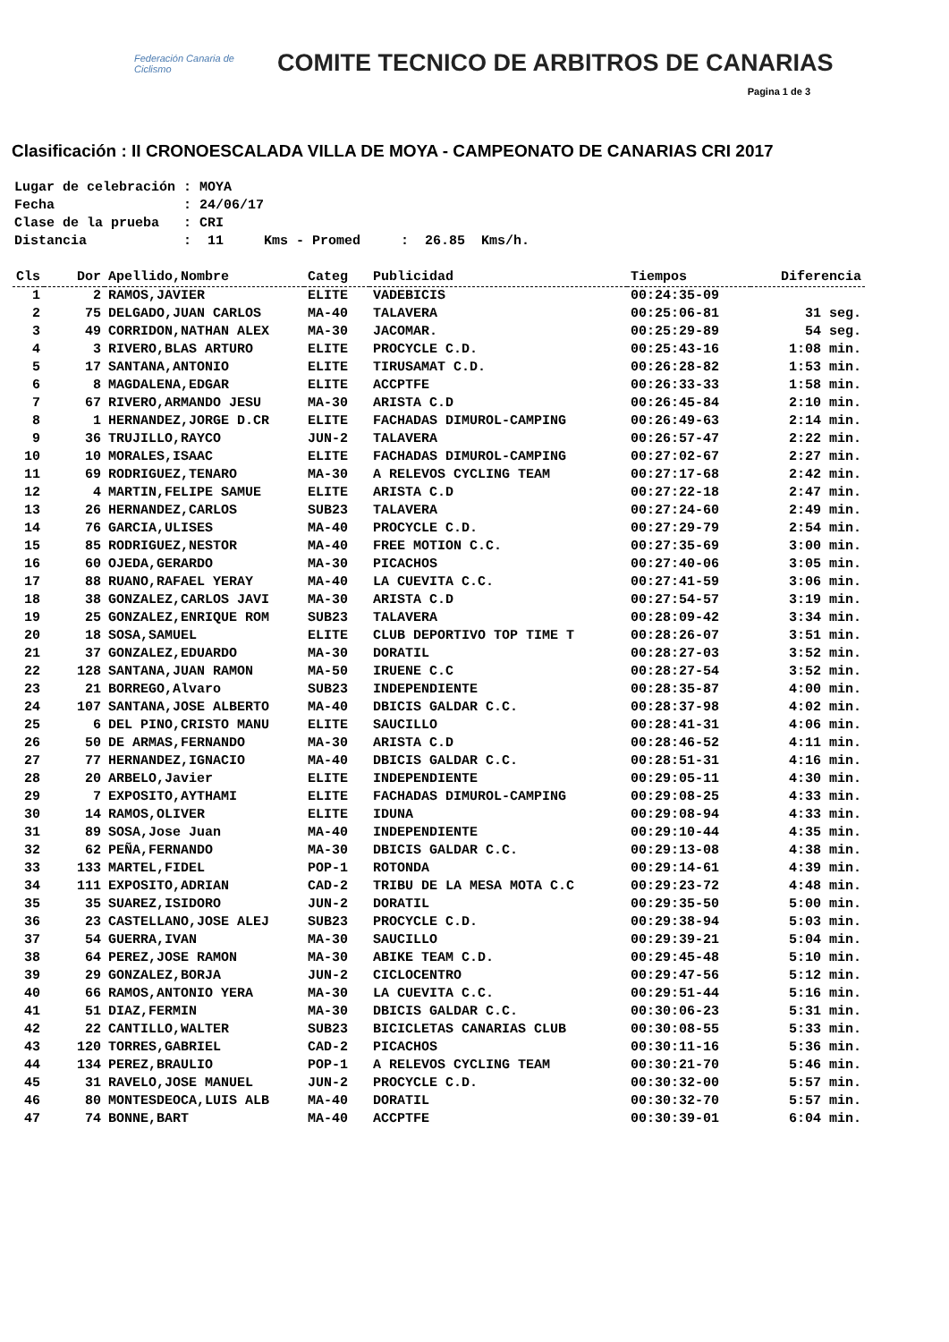Federación Canaria de Ciclismo
COMITE TECNICO DE ARBITROS DE CANARIAS
Pagina 1 de 3
Clasificación : II CRONOESCALADA VILLA DE MOYA - CAMPEONATO DE CANARIAS CRI 2017
Lugar de celebración : MOYA Fecha : 24/06/17 Clase de la prueba : CRI Distancia : 11 Kms - Promed : 26.85 Kms/h.
| Cls | Dor | Apellido,Nombre | Categ | Publicidad | Tiempos | Diferencia |
| --- | --- | --- | --- | --- | --- | --- |
| 1 | 2 | RAMOS,JAVIER | ELITE | VADEBICIS | 00:24:35-09 | |
| 2 | 75 | DELGADO,JUAN CARLOS | MA-40 | TALAVERA | 00:25:06-81 | 31 seg. |
| 3 | 49 | CORRIDON,NATHAN ALEX | MA-30 | JACOMAR. | 00:25:29-89 | 54 seg. |
| 4 | 3 | RIVERO,BLAS ARTURO | ELITE | PROCYCLE C.D. | 00:25:43-16 | 1:08 min. |
| 5 | 17 | SANTANA,ANTONIO | ELITE | TIRUSAMAT C.D. | 00:26:28-82 | 1:53 min. |
| 6 | 8 | MAGDALENA,EDGAR | ELITE | ACCPTFE | 00:26:33-33 | 1:58 min. |
| 7 | 67 | RIVERO,ARMANDO JESU | MA-30 | ARISTA C.D | 00:26:45-84 | 2:10 min. |
| 8 | 1 | HERNANDEZ,JORGE D.CR | ELITE | FACHADAS DIMUROL-CAMPING | 00:26:49-63 | 2:14 min. |
| 9 | 36 | TRUJILLO,RAYCO | JUN-2 | TALAVERA | 00:26:57-47 | 2:22 min. |
| 10 | 10 | MORALES,ISAAC | ELITE | FACHADAS DIMUROL-CAMPING | 00:27:02-67 | 2:27 min. |
| 11 | 69 | RODRIGUEZ,TENARO | MA-30 | A RELEVOS CYCLING TEAM | 00:27:17-68 | 2:42 min. |
| 12 | 4 | MARTIN,FELIPE SAMUE | ELITE | ARISTA C.D | 00:27:22-18 | 2:47 min. |
| 13 | 26 | HERNANDEZ,CARLOS | SUB23 | TALAVERA | 00:27:24-60 | 2:49 min. |
| 14 | 76 | GARCIA,ULISES | MA-40 | PROCYCLE C.D. | 00:27:29-79 | 2:54 min. |
| 15 | 85 | RODRIGUEZ,NESTOR | MA-40 | FREE MOTION C.C. | 00:27:35-69 | 3:00 min. |
| 16 | 60 | OJEDA,GERARDO | MA-30 | PICACHOS | 00:27:40-06 | 3:05 min. |
| 17 | 88 | RUANO,RAFAEL YERAY | MA-40 | LA CUEVITA C.C. | 00:27:41-59 | 3:06 min. |
| 18 | 38 | GONZALEZ,CARLOS JAVI | MA-30 | ARISTA C.D | 00:27:54-57 | 3:19 min. |
| 19 | 25 | GONZALEZ,ENRIQUE ROM | SUB23 | TALAVERA | 00:28:09-42 | 3:34 min. |
| 20 | 18 | SOSA,SAMUEL | ELITE | CLUB DEPORTIVO TOP TIME T | 00:28:26-07 | 3:51 min. |
| 21 | 37 | GONZALEZ,EDUARDO | MA-30 | DORATIL | 00:28:27-03 | 3:52 min. |
| 22 | 128 | SANTANA,JUAN RAMON | MA-50 | IRUENE C.C | 00:28:27-54 | 3:52 min. |
| 23 | 21 | BORREGO,Alvaro | SUB23 | INDEPENDIENTE | 00:28:35-87 | 4:00 min. |
| 24 | 107 | SANTANA,JOSE ALBERTO | MA-40 | DBICIS GALDAR C.C. | 00:28:37-98 | 4:02 min. |
| 25 | 6 | DEL PINO,CRISTO MANU | ELITE | SAUCILLO | 00:28:41-31 | 4:06 min. |
| 26 | 50 | DE ARMAS,FERNANDO | MA-30 | ARISTA C.D | 00:28:46-52 | 4:11 min. |
| 27 | 77 | HERNANDEZ,IGNACIO | MA-40 | DBICIS GALDAR C.C. | 00:28:51-31 | 4:16 min. |
| 28 | 20 | ARBELO,Javier | ELITE | INDEPENDIENTE | 00:29:05-11 | 4:30 min. |
| 29 | 7 | EXPOSITO,AYTHAMI | ELITE | FACHADAS DIMUROL-CAMPING | 00:29:08-25 | 4:33 min. |
| 30 | 14 | RAMOS,OLIVER | ELITE | IDUNA | 00:29:08-94 | 4:33 min. |
| 31 | 89 | SOSA,Jose Juan | MA-40 | INDEPENDIENTE | 00:29:10-44 | 4:35 min. |
| 32 | 62 | PEÑA,FERNANDO | MA-30 | DBICIS GALDAR C.C. | 00:29:13-08 | 4:38 min. |
| 33 | 133 | MARTEL,FIDEL | POP-1 | ROTONDA | 00:29:14-61 | 4:39 min. |
| 34 | 111 | EXPOSITO,ADRIAN | CAD-2 | TRIBU DE LA MESA MOTA C.C | 00:29:23-72 | 4:48 min. |
| 35 | 35 | SUAREZ,ISIDORO | JUN-2 | DORATIL | 00:29:35-50 | 5:00 min. |
| 36 | 23 | CASTELLANO,JOSE ALEJ | SUB23 | PROCYCLE C.D. | 00:29:38-94 | 5:03 min. |
| 37 | 54 | GUERRA,IVAN | MA-30 | SAUCILLO | 00:29:39-21 | 5:04 min. |
| 38 | 64 | PEREZ,JOSE RAMON | MA-30 | ABIKE TEAM C.D. | 00:29:45-48 | 5:10 min. |
| 39 | 29 | GONZALEZ,BORJA | JUN-2 | CICLOCENTRO | 00:29:47-56 | 5:12 min. |
| 40 | 66 | RAMOS,ANTONIO YERA | MA-30 | LA CUEVITA C.C. | 00:29:51-44 | 5:16 min. |
| 41 | 51 | DIAZ,FERMIN | MA-30 | DBICIS GALDAR C.C. | 00:30:06-23 | 5:31 min. |
| 42 | 22 | CANTILLO,WALTER | SUB23 | BICICLETAS CANARIAS CLUB | 00:30:08-55 | 5:33 min. |
| 43 | 120 | TORRES,GABRIEL | CAD-2 | PICACHOS | 00:30:11-16 | 5:36 min. |
| 44 | 134 | PEREZ,BRAULIO | POP-1 | A RELEVOS CYCLING TEAM | 00:30:21-70 | 5:46 min. |
| 45 | 31 | RAVELO,JOSE MANUEL | JUN-2 | PROCYCLE C.D. | 00:30:32-00 | 5:57 min. |
| 46 | 80 | MONTESDEOCA,LUIS ALB | MA-40 | DORATIL | 00:30:32-70 | 5:57 min. |
| 47 | 74 | BONNE,BART | MA-40 | ACCPTFE | 00:30:39-01 | 6:04 min. |